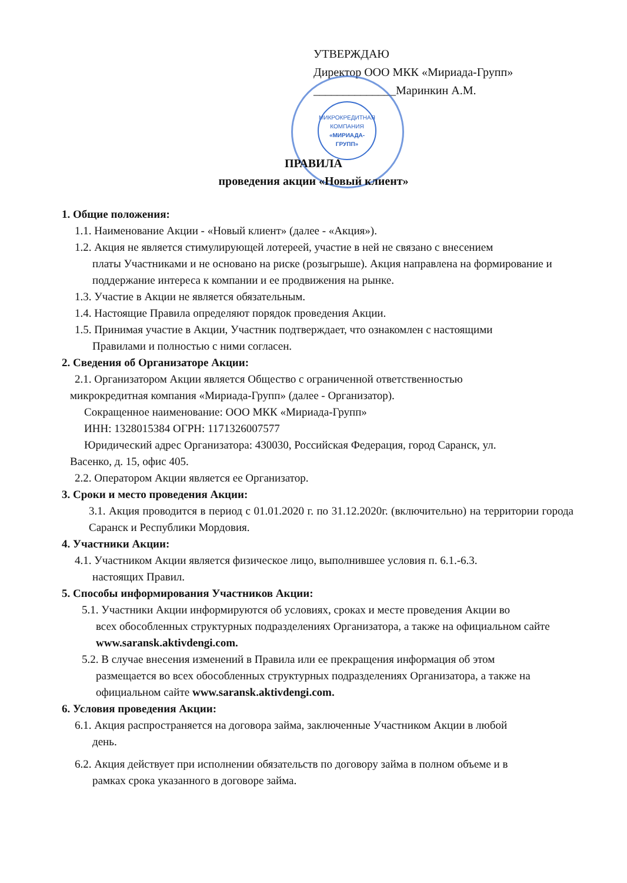УТВЕРЖДАЮ
Директор ООО МКК «Мириада-Групп»
______________Маринкин А.М.
МИКРОКРЕДИТНАЯ КОМПАНИЯ «МИРИАДА-ГРУПП»
ПРАВИЛА
проведения акции «Новый клиент»
1. Общие положения:
1.1. Наименование Акции - «Новый клиент» (далее - «Акция»).
1.2. Акция не является стимулирующей лотереей, участие в ней не связано с внесением
платы Участниками и не основано на риске (розыгрыше). Акция направлена на формирование и поддержание интереса к компании и ее продвижения на рынке.
1.3. Участие в Акции не является обязательным.
1.4. Настоящие Правила определяют порядок проведения Акции.
1.5. Принимая участие в Акции, Участник подтверждает, что ознакомлен с настоящими
Правилами и полностью с ними согласен.
2. Сведения об Организаторе Акции:
2.1. Организатором Акции является Общество с ограниченной ответственностью
микрокредитная компания «Мириада-Групп» (далее - Организатор).
Сокращенное наименование: ООО МКК «Мириада-Групп»
ИНН: 1328015384 ОГРН: 1171326007577
Юридический адрес Организатора: 430030, Российская Федерация, город Саранск, ул.
Васенко, д. 15, офис 405.
2.2. Оператором Акции является ее Организатор.
3. Сроки и место проведения Акции:
3.1. Акция проводится в период с 01.01.2020 г. по 31.12.2020г. (включительно) на территории города Саранск и Республики Мордовия.
4. Участники Акции:
4.1. Участником Акции является физическое лицо, выполнившее условия п. 6.1.-6.3.
настоящих Правил.
5. Способы информирования Участников Акции:
5.1. Участники Акции информируются об условиях, сроках и месте проведения Акции во
всех обособленных структурных подразделениях Организатора, а также на официальном сайте www.saransk.aktivdengi.com.
5.2. В случае внесения изменений в Правила или ее прекращения информация об этом
размещается во всех обособленных структурных подразделениях Организатора, а также на официальном сайте www.saransk.aktivdengi.com.
6. Условия проведения Акции:
6.1. Акция распространяется на договора займа, заключенные Участником Акции в любой
день.
6.2. Акция действует при исполнении обязательств по договору займа в полном объеме и в
рамках срока указанного в договоре займа.